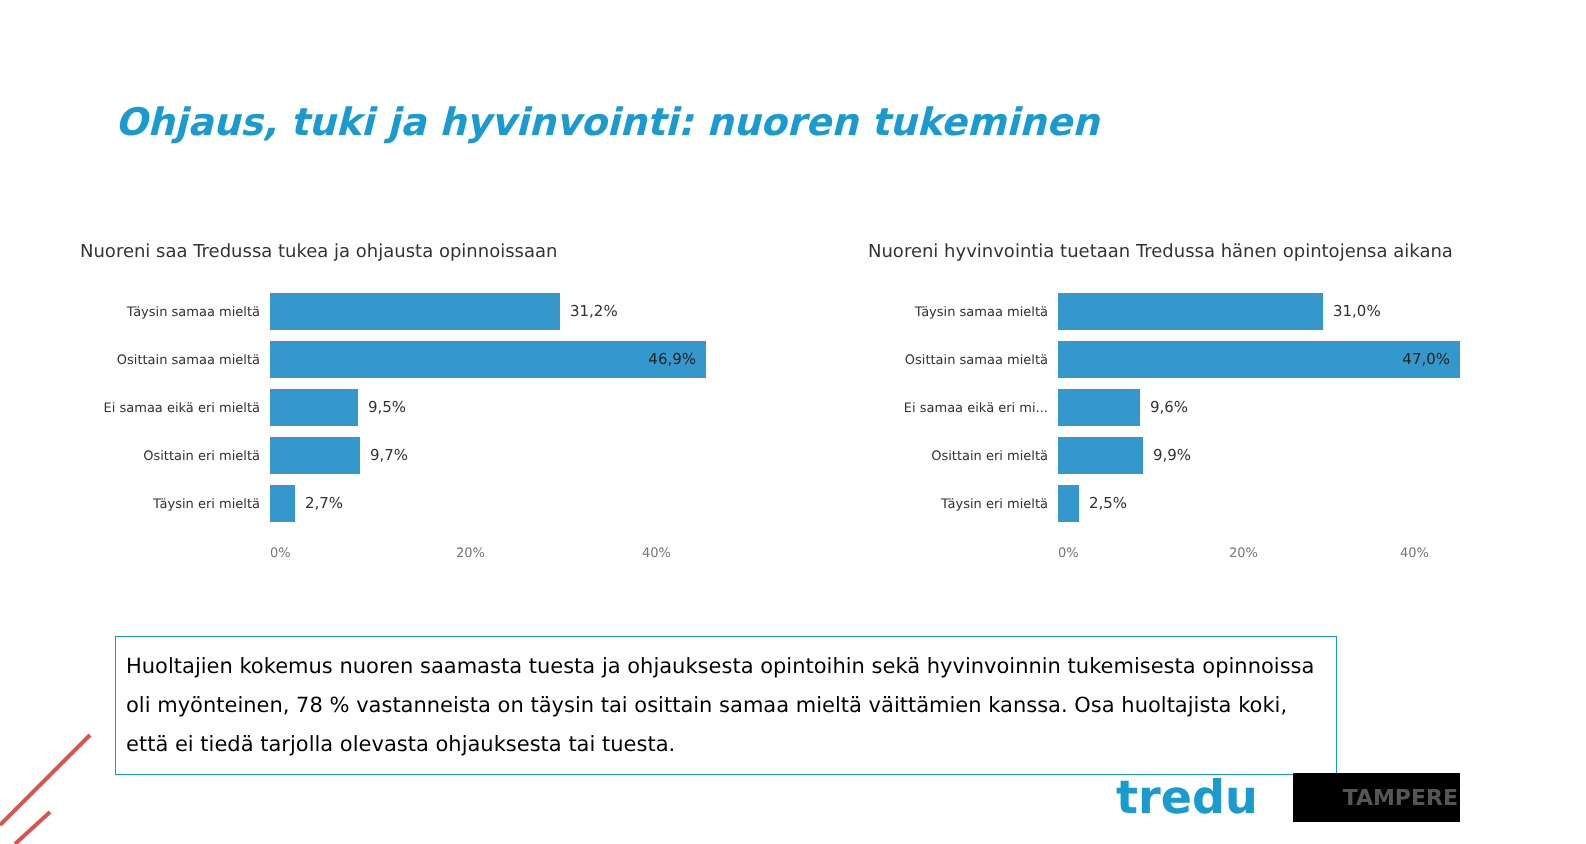Ohjaus, tuki ja hyvinvointi: nuoren tukeminen
Nuoreni saa Tredussa tukea ja ohjausta opinnoissaan
Täysin samaa mieltä
31,2%
Osittain samaa mieltä
46,9%
Ei samaa eikä eri mieltä
9,5%
Osittain eri mieltä
9,7%
Täysin eri mieltä
2,7%
0% 20% 40%
Nuoreni hyvinvointia tuetaan Tredussa hänen opintojensa aikana
Täysin samaa mieltä
31,0%
Osittain samaa mieltä
47,0%
Ei samaa eikä eri mi...
9,6%
Osittain eri mieltä
9,9%
Täysin eri mieltä
2,5%
0% 20% 40%
Huoltajien kokemus nuoren saamasta tuesta ja ohjauksesta opintoihin sekä hyvinvoinnin tukemisesta opinnoissa oli myönteinen, 78 % vastanneista on täysin tai osittain samaa mieltä väittämien kanssa. Osa huoltajista koki, että ei tiedä tarjolla olevasta ohjauksesta tai tuesta.
tredu TAMPERE